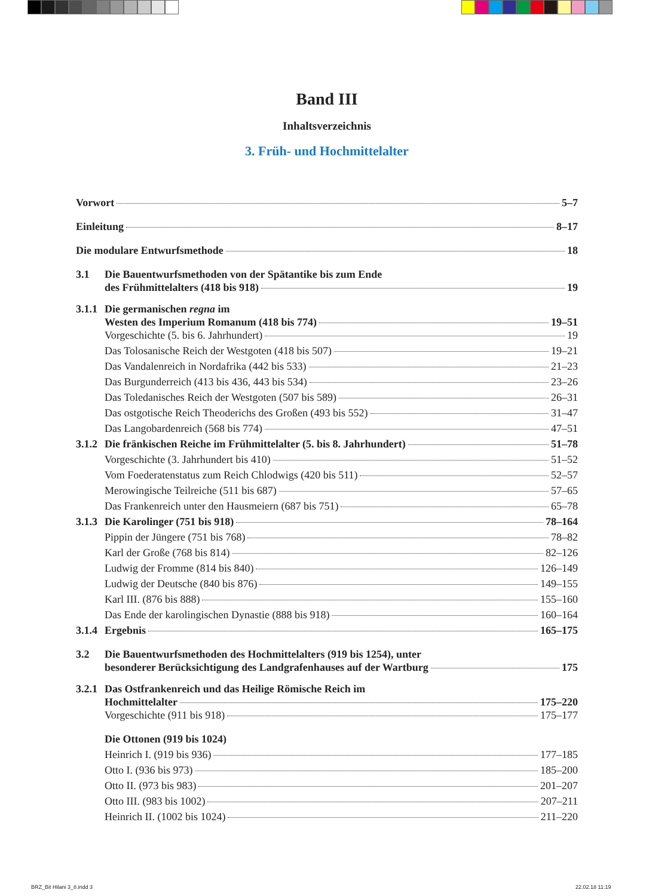Band III
Inhaltsverzeichnis
3. Früh- und Hochmittelalter
Vorwort 5–7
Einleitung 8–17
Die modulare Entwurfsmethode 18
3.1 Die Bauentwurfsmethoden von der Spätantike bis zum Ende
des Frühmittelalters (418 bis 918) 19
3.1.1 Die germanischen regna im
Westen des Imperium Romanum (418 bis 774) 19–51
Vorgeschichte (5. bis 6. Jahrhundert) 19
Das Tolosanische Reich der Westgoten (418 bis 507) 19–21
Das Vandalenreich in Nordafrika (442 bis 533) 21–23
Das Burgunderreich (413 bis 436, 443 bis 534) 23–26
Das Toledanisches Reich der Westgoten (507 bis 589) 26–31
Das ostgotische Reich Theoderichs des Großen (493 bis 552) 31–47
Das Langobardenreich (568 bis 774) 47–51
3.1.2 Die fränkischen Reiche im Frühmittelalter (5. bis 8. Jahrhundert) 51–78
Vorgeschichte (3. Jahrhundert bis 410) 51–52
Vom Foederatenstatus zum Reich Chlodwigs (420 bis 511) 52–57
Merowingische Teilreiche (511 bis 687) 57–65
Das Frankenreich unter den Hausmeiern (687 bis 751) 65–78
3.1.3 Die Karolinger (751 bis 918) 78–164
Pippin der Jüngere (751 bis 768) 78–82
Karl der Große (768 bis 814) 82–126
Ludwig der Fromme (814 bis 840) 126–149
Ludwig der Deutsche (840 bis 876) 149–155
Karl III. (876 bis 888) 155–160
Das Ende der karolingischen Dynastie (888 bis 918) 160–164
3.1.4 Ergebnis 165–175
3.2 Die Bauentwurfsmethoden des Hochmittelalters (919 bis 1254), unter
besonderer Berücksichtigung des Landgrafenhauses auf der Wartburg 175
3.2.1 Das Ostfrankenreich und das Heilige Römische Reich im
Hochmittelalter 175–220
Vorgeschichte (911 bis 918) 175–177
Die Ottonen (919 bis 1024)
Heinrich I. (919 bis 936) 177–185
Otto I. (936 bis 973) 185–200
Otto II. (973 bis 983) 201–207
Otto III. (983 bis 1002) 207–211
Heinrich II. (1002 bis 1024) 211–220
BRZ_Bit Hilani 3_8.indd 3 22.02.18 11:19